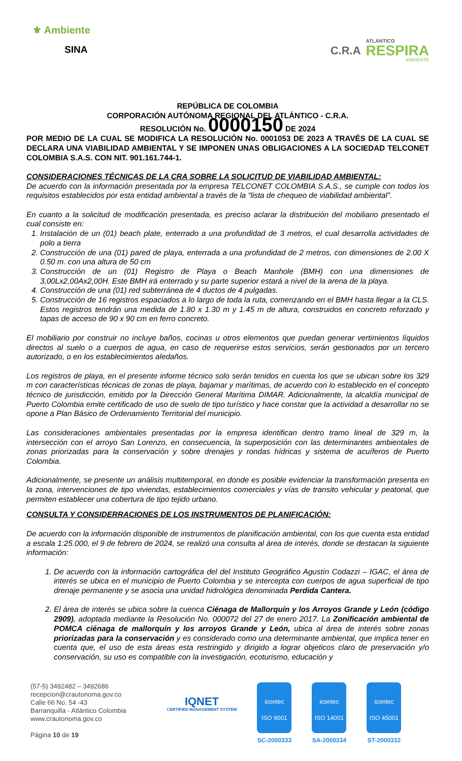⚜ Ambiente
SINA
C.R.A
ATLÁNTICO
RESPIRA
AMBIENTE
REPÚBLICA DE COLOMBIA
CORPORACIÓN AUTÓNOMA REGIONAL DEL ATLÁNTICO - C.R.A.
RESOLUCIÓN No. 0000150 DE 2024
POR MEDIO DE LA CUAL SE MODIFICA LA RESOLUCIÓN No. 0001053 DE 2023 A TRAVÉS DE LA CUAL SE DECLARA UNA VIABILIDAD AMBIENTAL Y SE IMPONEN UNAS OBLIGACIONES A LA SOCIEDAD TELCONET COLOMBIA S.A.S. CON NIT. 901.161.744-1.
CONSIDERACIONES TÉCNICAS DE LA CRA SOBRE LA SOLICITUD DE VIABILIDAD AMBIENTAL:
De acuerdo con la información presentada por la empresa TELCONET COLOMBIA S.A.S., se cumple con todos los requisitos establecidos por esta entidad ambiental a través de la “lista de chequeo de viabilidad ambiental”.
En cuanto a la solicitud de modificación presentada, es preciso aclarar la distribución del mobiliario presentado el cual consiste en:
1. Instalación de un (01) beach plate, enterrado a una profundidad de 3 metros, el cual desarrolla actividades de polo a tierra
2. Construcción de una (01) pared de playa, enterrada a una profundidad de 2 metros, con dimensiones de 2.00 X 0.50 m. con una altura de 50 cm
3. Construcción de un (01) Registro de Playa o Beach Manhole (BMH) con una dimensiones de 3,00Lx2,00Ax2,00H. Este BMH irá enterrado y su parte superior estará a nivel de la arena de la playa.
4. Construcción de una (01) red subterránea de 4 ductos de 4 pulgadas.
5. Construcción de 16 registros espaciados a lo largo de toda la ruta, comenzando en el BMH hasta llegar a la CLS. Estos registros tendrán una medida de 1.80 x 1.30 m y 1.45 m de altura, construidos en concreto reforzado y tapas de acceso de 90 x 90 cm en ferro concreto.
El mobiliario por construir no incluye baños, cocinas u otros elementos que puedan generar vertimientos líquidos directos al suelo o a cuerpos de agua, en caso de requerirse estos servicios, serán gestionados por un tercero autorizado, o en los establecimientos aledaños.
Los registros de playa, en el presente informe técnico solo serán tenidos en cuenta los que se ubican sobre los 329 m con características técnicas de zonas de playa, bajamar y marítimas, de acuerdo con lo establecido en el concepto técnico de jurisdicción, emitido por la Dirección General Marítima DIMAR. Adicionalmente, la alcaldía municipal de Puerto Colombia emite certificado de uso de suelo de tipo turístico y hace constar que la actividad a desarrollar no se opone a Plan Básico de Ordenamiento Territorial del municipio.
Las consideraciones ambientales presentadas por la empresa identifican dentro tramo lineal de 329 m, la intersección con el arroyo San Lorenzo, en consecuencia, la superposición con las determinantes ambientales de zonas priorizadas para la conservación y sobre drenajes y rondas hídricas y sistema de acuíferos de Puerto Colombia.
Adicionalmente, se presente un análisis multitemporal, en donde es posible evidenciar la transformación presenta en la zona, intervenciones de tipo viviendas, establecimientos comerciales y vías de transito vehicular y peatonal, que permiten establecer una cobertura de tipo tejido urbano.
CONSULTA Y CONSIDERRACIONES DE LOS INSTRUMENTOS DE PLANIFICACIÓN:
De acuerdo con la información disponible de instrumentos de planificación ambiental, con los que cuenta esta entidad a escala 1:25.000, el 9 de febrero de 2024, se realizó una consulta al área de interés, donde se destacan la siguiente información:
1. De acuerdo con la información cartográfica del del Instituto Geográfico Agustín Codazzi – IGAC, el área de interés se ubica en el municipio de Puerto Colombia y se intercepta con cuerpos de agua superficial de tipo drenaje permanente y se asocia una unidad hidrológica denominada Perdida Cantera.
2. El área de interés se ubica sobre la cuenca Ciénaga de Mallorquín y los Arroyos Grande y León (código 2909), adoptada mediante la Resolución No. 000072 del 27 de enero 2017. La Zonificación ambiental de POMCA ciénaga de mallorquín y los arroyos Grande y León, ubica al área de interés sobre zonas priorizadas para la conservación y es considerado como una determinante ambiental, que implica tener en cuenta que, el uso de esta áreas esta restringido y dirigido a lograr objeticos claro de preservación y/o conservación, su uso es compatible con la investigación, ecoturismo, educación y
(57-5) 3492482 – 3492686
recepcion@crautonoma.gov.co
Calle 66 No. 54 -43
Barranquilla - Atlántico Colombia
www.crautonoma.gov.co
Página 10 de 19
IQNET
CERTIFIED MANAGEMENT SYSTEM
icontec
ISO 9001
SC-2000333
icontec
ISO 14001
SA-2000334
icontec
ISO 45001
ST-2000332